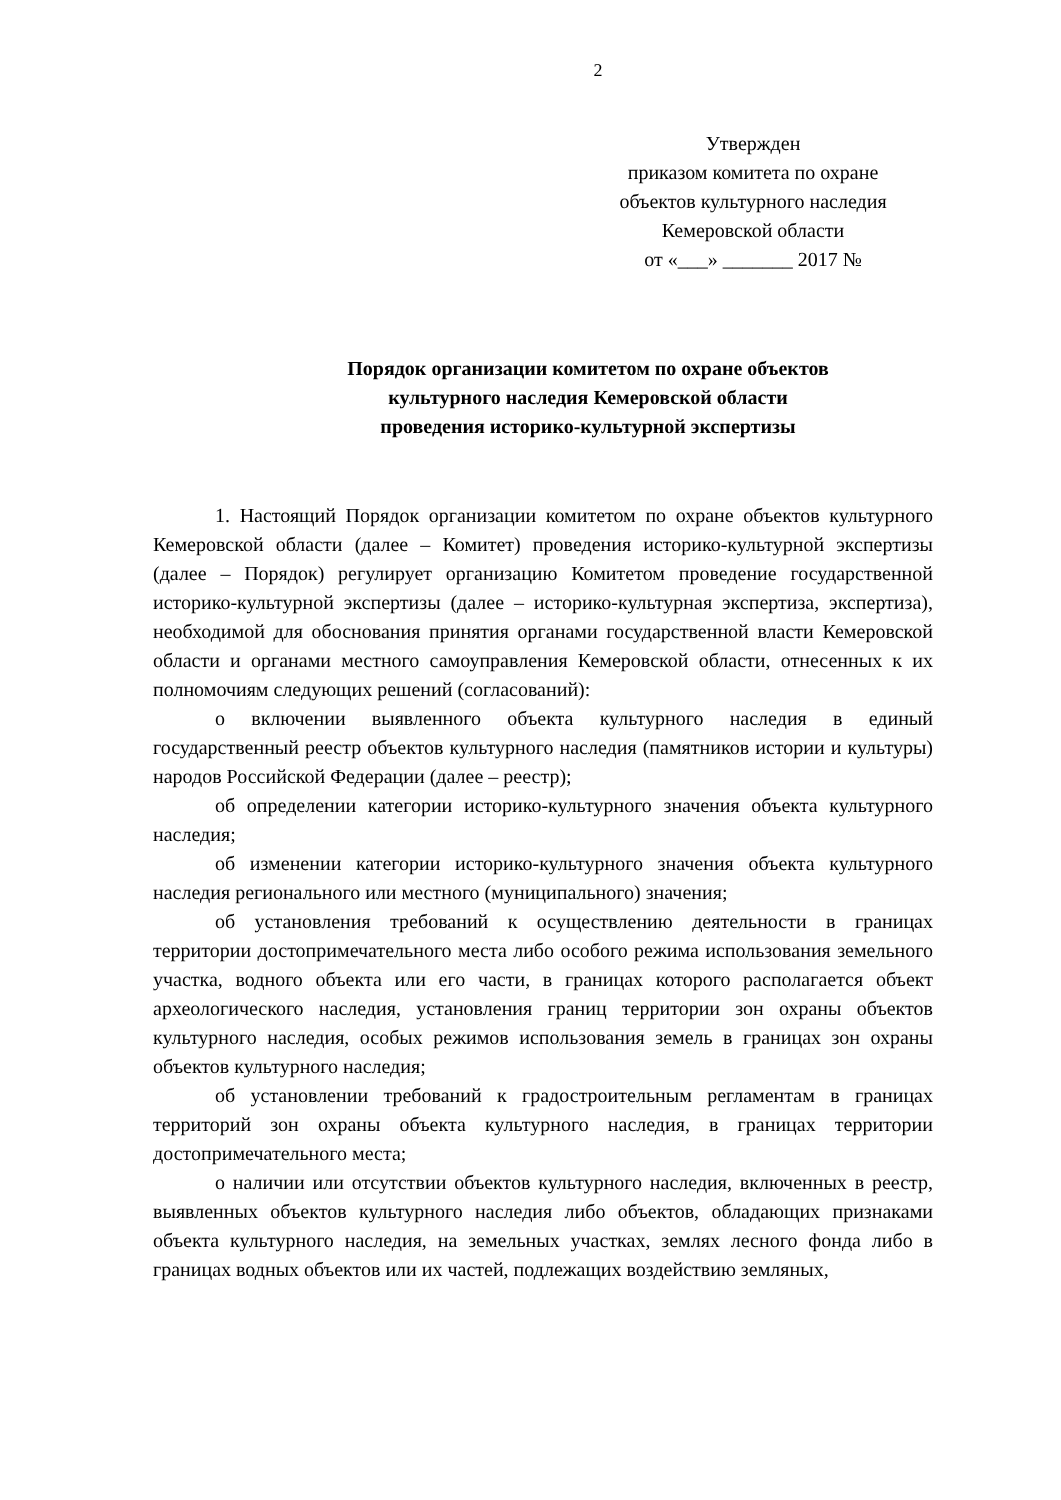2
Утвержден
приказом комитета по охране
объектов культурного наследия
Кемеровской области
от «___» _______ 2017 №
Порядок организации комитетом по охране объектов
культурного наследия Кемеровской области
проведения историко-культурной экспертизы
1. Настоящий Порядок организации комитетом по охране объектов культурного Кемеровской области (далее – Комитет) проведения историко-культурной экспертизы (далее – Порядок) регулирует организацию Комитетом проведение государственной историко-культурной экспертизы (далее – историко-культурная экспертиза, экспертиза), необходимой для обоснования принятия органами государственной власти Кемеровской области и органами местного самоуправления Кемеровской области, отнесенных к их полномочиям следующих решений (согласований):
о включении выявленного объекта культурного наследия в единый государственный реестр объектов культурного наследия (памятников истории и культуры) народов Российской Федерации (далее – реестр);
об определении категории историко-культурного значения объекта культурного наследия;
об изменении категории историко-культурного значения объекта культурного наследия регионального или местного (муниципального) значения;
об установления требований к осуществлению деятельности в границах территории достопримечательного места либо особого режима использования земельного участка, водного объекта или его части, в границах которого располагается объект археологического наследия, установления границ территории зон охраны объектов культурного наследия, особых режимов использования земель в границах зон охраны объектов культурного наследия;
об установлении требований к градостроительным регламентам в границах территорий зон охраны объекта культурного наследия, в границах территории достопримечательного места;
о наличии или отсутствии объектов культурного наследия, включенных в реестр, выявленных объектов культурного наследия либо объектов, обладающих признаками объекта культурного наследия, на земельных участках, землях лесного фонда либо в границах водных объектов или их частей, подлежащих воздействию земляных,